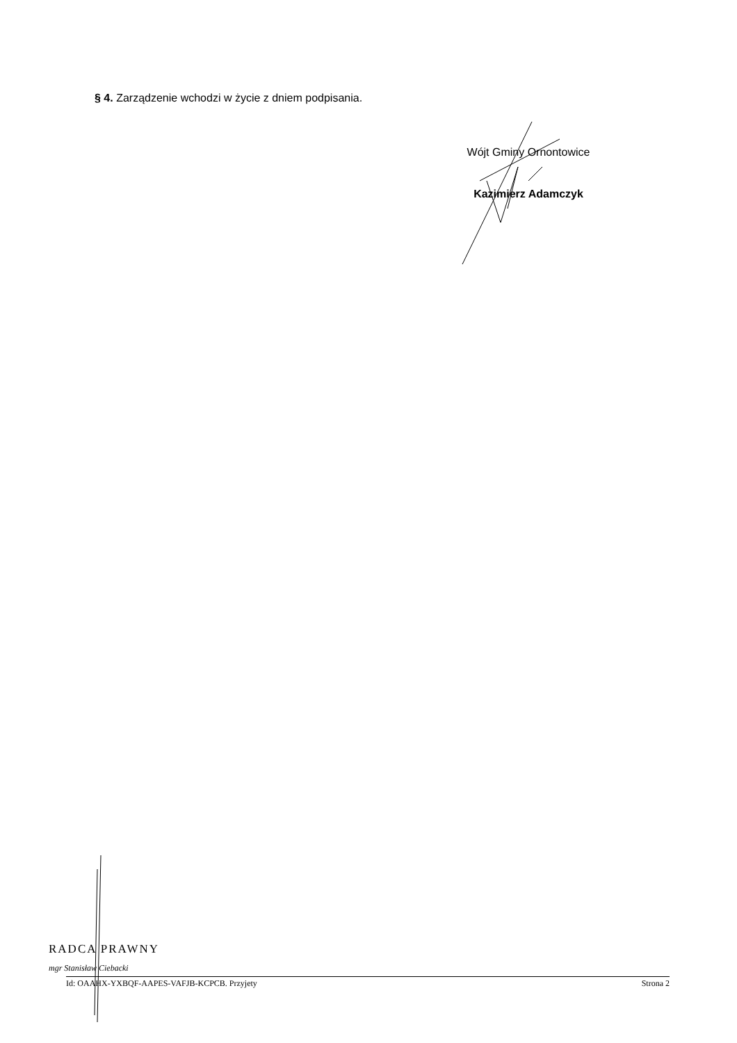§ 4. Zarządzenie wchodzi w życie z dniem podpisania.
Wójt Gminy Ornontowice
Kazimierz Adamczyk
RADCA PRAWNY
mgr Stanisław Ciebacki
Id: OAAHX-YXBQF-AAPES-VAFJB-KCPCB. Przyjety Strona 2